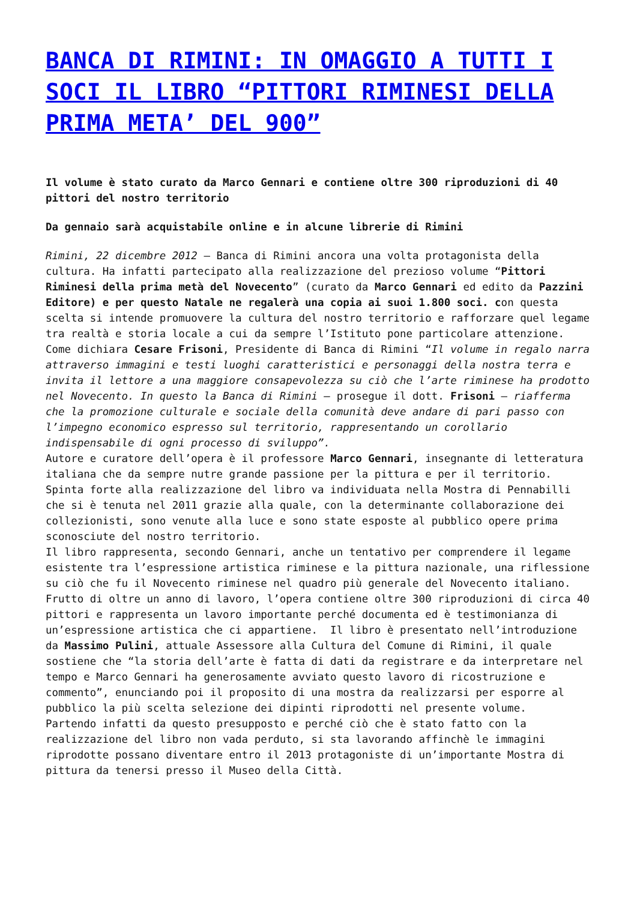BANCA DI RIMINI: IN OMAGGIO A TUTTI I SOCI IL LIBRO “PITTORI RIMINESI DELLA PRIMA META’ DEL 900”
Il volume è stato curato da Marco Gennari e contiene oltre 300 riproduzioni di 40 pittori del nostro territorio
Da gennaio sarà acquistabile online e in alcune librerie di Rimini
Rimini, 22 dicembre 2012 – Banca di Rimini ancora una volta protagonista della cultura. Ha infatti partecipato alla realizzazione del prezioso volume “Pittori Riminesi della prima metà del Novecento” (curato da Marco Gennari ed edito da Pazzini Editore) e per questo Natale ne regalerà una copia ai suoi 1.800 soci. con questa scelta si intende promuovere la cultura del nostro territorio e rafforzare quel legame tra realtà e storia locale a cui da sempre l’Istituto pone particolare attenzione.
Come dichiara Cesare Frisoni, Presidente di Banca di Rimini “Il volume in regalo narra attraverso immagini e testi luoghi caratteristici e personaggi della nostra terra e invita il lettore a una maggiore consapevolezza su ciò che l’arte riminese ha prodotto nel Novecento. In questo la Banca di Rimini – prosegue il dott. Frisoni – riafferma che la promozione culturale e sociale della comunità deve andare di pari passo con l’impegno economico espresso sul territorio, rappresentando un corollario indispensabile di ogni processo di sviluppo”.
Autore e curatore dell’opera è il professore Marco Gennari, insegnante di letteratura italiana che da sempre nutre grande passione per la pittura e per il territorio. Spinta forte alla realizzazione del libro va individuata nella Mostra di Pennabilli che si è tenuta nel 2011 grazie alla quale, con la determinante collaborazione dei collezionisti, sono venute alla luce e sono state esposte al pubblico opere prima sconosciute del nostro territorio.
Il libro rappresenta, secondo Gennari, anche un tentativo per comprendere il legame esistente tra l’espressione artistica riminese e la pittura nazionale, una riflessione su ciò che fu il Novecento riminese nel quadro più generale del Novecento italiano. Frutto di oltre un anno di lavoro, l’opera contiene oltre 300 riproduzioni di circa 40 pittori e rappresenta un lavoro importante perché documenta ed è testimonianza di un’espressione artistica che ci appartiene. Il libro è presentato nell’introduzione da Massimo Pulini, attuale Assessore alla Cultura del Comune di Rimini, il quale sostiene che “la storia dell’arte è fatta di dati da registrare e da interpretare nel tempo e Marco Gennari ha generosamente avviato questo lavoro di ricostruzione e commento”, enunciando poi il proposito di una mostra da realizzarsi per esporre al pubblico la più scelta selezione dei dipinti riprodotti nel presente volume.
Partendo infatti da questo presupposto e perché ciò che è stato fatto con la realizzazione del libro non vada perduto, si sta lavorando affinchè le immagini riprodotte possano diventare entro il 2013 protagoniste di un’importante Mostra di pittura da tenersi presso il Museo della Città.